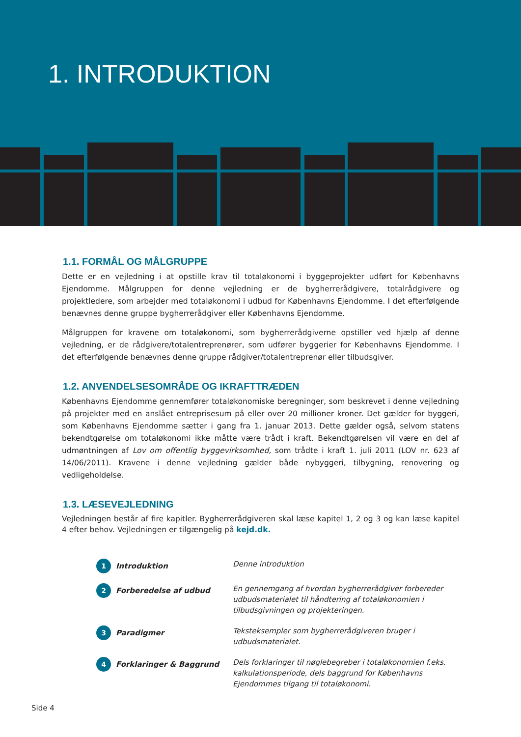1. INTRODUKTION
1.1. FORMÅL OG MÅLGRUPPE
Dette er en vejledning i at opstille krav til totaløkonomi i byggeprojekter udført for Københavns Ejendomme. Målgruppen for denne vejledning er de bygherrerådgivere, totalrådgivere og projektledere, som arbejder med totaløkonomi i udbud for Københavns Ejendomme. I det efterfølgende benævnes denne gruppe bygherrerådgiver eller Københavns Ejendomme.
Målgruppen for kravene om totaløkonomi, som bygherrerådgiverne opstiller ved hjælp af denne vejledning, er de rådgivere/totalentreprenører, som udfører byggerier for Københavns Ejendomme. I det efterfølgende benævnes denne gruppe rådgiver/totalentreprenør eller tilbudsgiver.
1.2. ANVENDELSESOMRÅDE OG IKRAFTTRÆDEN
Københavns Ejendomme gennemfører totaløkonomiske beregninger, som beskrevet i denne vejledning på projekter med en anslået entreprisesum på eller over 20 millioner kroner. Det gælder for byggeri, som Københavns Ejendomme sætter i gang fra 1. januar 2013. Dette gælder også, selvom statens bekendtgørelse om totaløkonomi ikke måtte være trådt i kraft. Bekendtgørelsen vil være en del af udmøntningen af Lov om offentlig byggevirksomhed, som trådte i kraft 1. juli 2011 (LOV nr. 623 af 14/06/2011). Kravene i denne vejledning gælder både nybyggeri, tilbygning, renovering og vedligeholdelse.
1.3. LÆSEVEJLEDNING
Vejledningen består af fire kapitler. Bygherrerådgiveren skal læse kapitel 1, 2 og 3 og kan læse kapitel 4 efter behov. Vejledningen er tilgængelig på kejd.dk.
1 Introduktion Denne introduktion
2 Forberedelse af udbud En gennemgang af hvordan bygherrerådgiver forbereder udbudsmaterialet til håndtering af totaløkonomien i tilbudsgivningen og projekteringen.
3 Paradigmer Teksteksempler som bygherrerådgiveren bruger i udbudsmaterialet.
4 Forklaringer & Baggrund Dels forklaringer til nøglebegreber i totaløkonomien f.eks. kalkulationsperiode, dels baggrund for Københavns Ejendommes tilgang til totaløkonomi.
Side 4